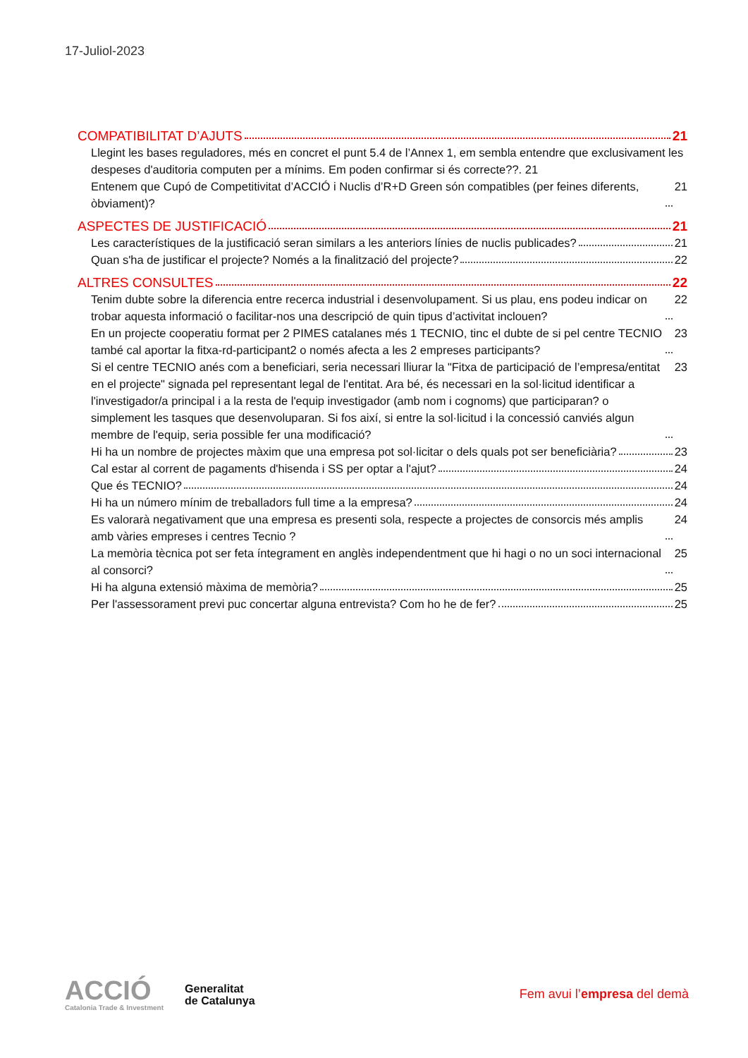17-Juliol-2023
COMPATIBILITAT D’AJUTS 21
Llegint les bases reguladores, més en concret el punt 5.4 de l’Annex 1, em sembla entendre que exclusivament les despeses d'auditoria computen per a mínims. Em poden confirmar si és correcte??. 21
Entenem que Cupó de Competitivitat d’ACCIÓ i Nuclis d’R+D Green són compatibles (per feines diferents, òbviament)? 21
ASPECTES DE JUSTIFICACIÓ 21
Les característiques de la justificació seran similars a les anteriors línies de nuclis publicades? 21
Quan s'ha de justificar el projecte? Només a la finalització del projecte? 22
ALTRES CONSULTES 22
Tenim dubte sobre la diferencia entre recerca industrial i desenvolupament. Si us plau, ens podeu indicar on trobar aquesta informació o facilitar-nos una descripció de quin tipus d’activitat inclouen? 22
En un projecte cooperatiu format per 2 PIMES catalanes més 1 TECNIO, tinc el dubte de si pel centre TECNIO també cal aportar la fitxa-rd-participant2 o només afecta a les 2 empreses participants? 23
Si el centre TECNIO anés com a beneficiari, seria necessari lliurar la "Fitxa de participació de l’empresa/entitat en el projecte" signada pel representant legal de l'entitat. Ara bé, és necessari en la sol·licitud identificar a l'investigador/a principal i a la resta de l'equip investigador (amb nom i cognoms) que participaran? o simplement les tasques que desenvoluparan. Si fos així, si entre la sol·licitud i la concessió canviés algun membre de l'equip, seria possible fer una modificació? 23
Hi ha un nombre de projectes màxim que una empresa pot sol·licitar o dels quals pot ser beneficiària? 23
Cal estar al corrent de pagaments d'hisenda i SS per optar a l'ajut? 24
Que és TECNIO? 24
Hi ha un número mínim de treballadors full time a la empresa? 24
Es valorarà negativament que una empresa es presenti sola, respecte a projectes de consorcis més amplis amb vàries empreses i centres Tecnio ? 24
La memòria tècnica pot ser feta íntegrament en anglès independentment que hi hagi o no un soci internacional al consorci? 25
Hi ha alguna extensió màxima de memòria? 25
Per l'assessorament previ puc concertar alguna entrevista? Com ho he de fer? 25
ACCIÓ
Catalonia Trade & Investment
Generalitat
de Catalunya
Fem avui l’empresa del demà